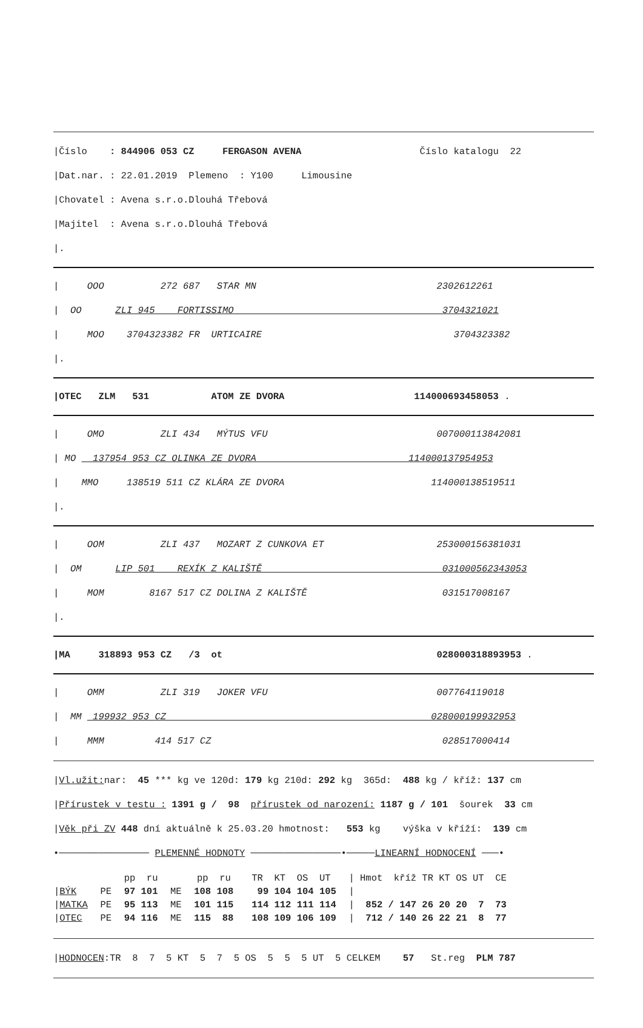|Číslo : 844906 053 CZ FERGASON AVENA Číslo katalogu 22
|Dat.nar. : 22.01.2019 Plemeno : Y100 Limousine
|Chovatel : Avena s.r.o.Dlouhá Třebová
|Majitel : Avena s.r.o.Dlouhá Třebová
|.
| OOO 272 687 STAR MN 2302612261
| OO ZLI 945 FORTISSIMO 3704321021
| MOO 3704323382 FR URTICAIRE 3704323382
|.
|OTEC ZLM 531 ATOM ZE DVORA 114000693458053 .
| OMO ZLI 434 MÝTUS VFU 007000113842081
| MO 137954 953 CZ OLINKA ZE DVORA 114000137954953
| MMO 138519 511 CZ KLÁRA ZE DVORA 114000138519511
|.
| OOM ZLI 437 MOZART Z CUNKOVA ET 253000156381031
| OM LIP 501 REXÍK Z KALIŠTĚ 031000562343053
| MOM 8167 517 CZ DOLINA Z KALIŠTĚ 031517008167
|.
|MA 318893 953 CZ /3 ot 028000318893953 .
| OMM ZLI 319 JOKER VFU 007764119018
| MM 199932 953 CZ 028000199932953
| MMM 414 517 CZ 028517000414
|Vl.užit: nar: 45 *** kg ve 120d: 179 kg 210d: 292 kg 365d: 488 kg / kříž: 137 cm
|Přírustek v testu : 1391 g / 98 přírustek od narození: 1187 g / 101 šourek 33 cm
|Věk při ZV 448 dní aktuálně k 25.03.20 hmotnost: 553 kg výška v kříží: 139 cm
•──────────────── PLEMENNÉ HODNOTY ────────────────•─────LINEARNÍ HODNOCENÍ ───•
| | | pp ru | | pp ru | TR KT OS UT | / Hmot kříž TR KT OS UT CE |
| --- | --- | --- | --- | --- | --- | --- |
| / BÝK | PE | 97 101 | ME | 108 108 | 99 104 104 105 | / |
| / MATKA | PE | 95 113 | ME | 101 115 | 114 112 111 114 | / 852 / 147 26 20 20 7 73 |
| / OTEC | PE | 94 116 | ME | 115 88 | 108 109 106 109 | / 712 / 140 26 22 21 8 77 |
|HODNOCEN:TR 8 7 5 KT 5 7 5 OS 5 5 5 UT 5 CELKEM 57 St.reg PLM 787